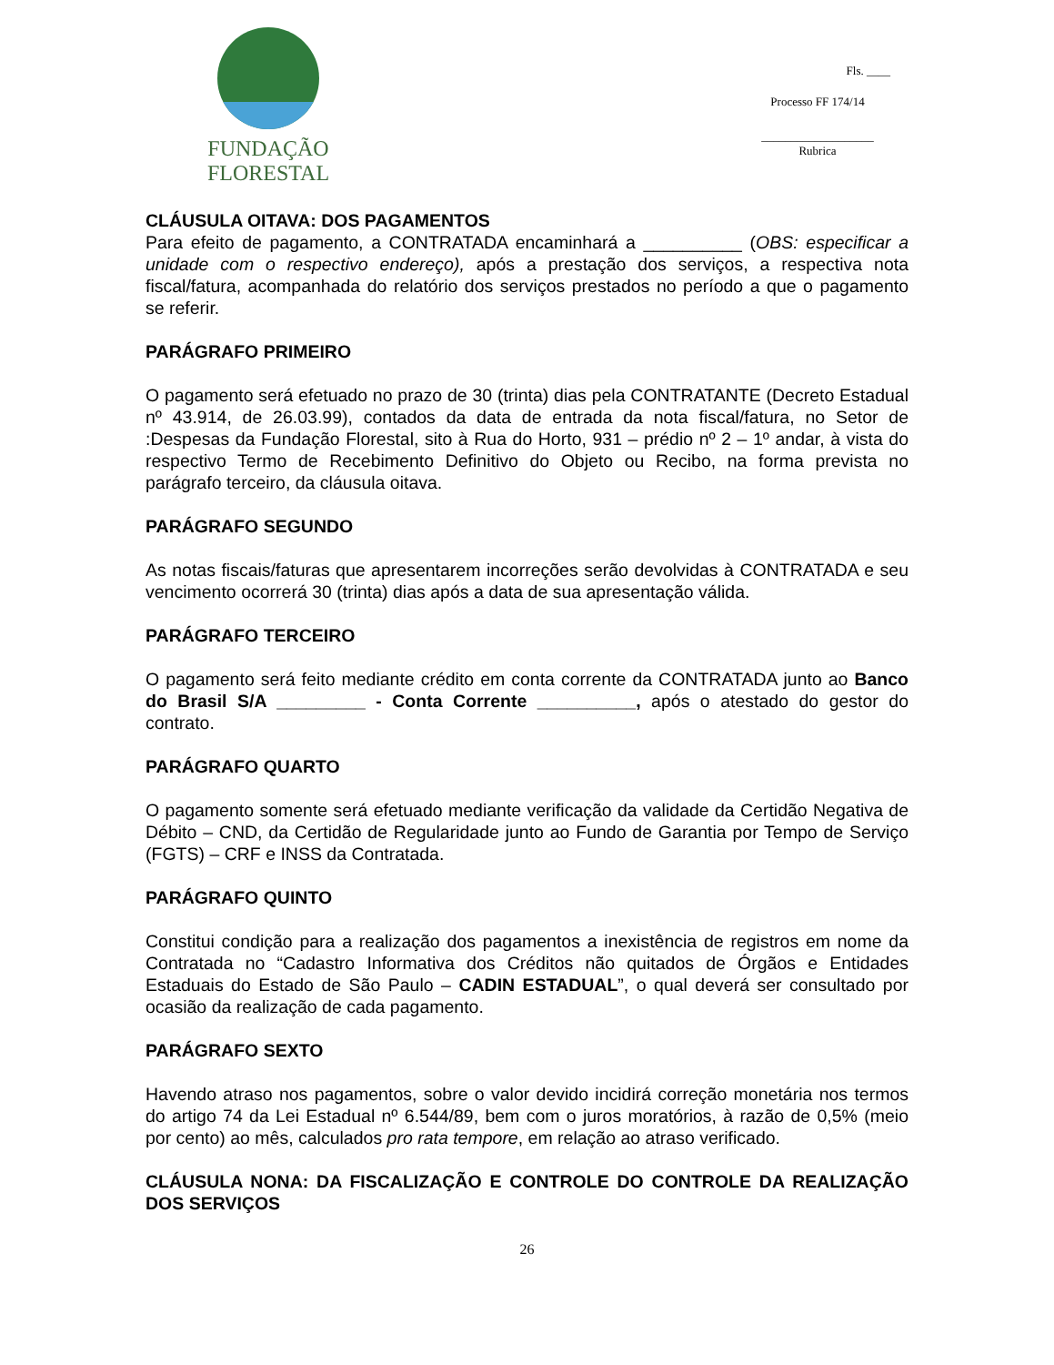FUNDAÇÃO FLORESTAL
Fls. ____
Processo FF 174/14
___________________
Rubrica
CLÁUSULA OITAVA: DOS PAGAMENTOS
Para efeito de pagamento, a CONTRATADA encaminhará a __________ (OBS: especificar a unidade com o respectivo endereço), após a prestação dos serviços, a respectiva nota fiscal/fatura, acompanhada do relatório dos serviços prestados no período a que o pagamento se referir.
PARÁGRAFO PRIMEIRO
O pagamento será efetuado no prazo de 30 (trinta) dias pela CONTRATANTE (Decreto Estadual nº 43.914, de 26.03.99), contados da data de entrada da nota fiscal/fatura, no Setor de :Despesas da Fundação Florestal, sito à Rua do Horto, 931 – prédio nº 2 – 1º andar, à vista do respectivo Termo de Recebimento Definitivo do Objeto ou Recibo, na forma prevista no parágrafo terceiro, da cláusula oitava.
PARÁGRAFO SEGUNDO
As notas fiscais/faturas que apresentarem incorreções serão devolvidas à CONTRATADA e seu vencimento ocorrerá 30 (trinta) dias após a data de sua apresentação válida.
PARÁGRAFO TERCEIRO
O pagamento será feito mediante crédito em conta corrente da CONTRATADA junto ao Banco do Brasil S/A _________ - Conta Corrente __________, após o atestado do gestor do contrato.
PARÁGRAFO QUARTO
O pagamento somente será efetuado mediante verificação da validade da Certidão Negativa de Débito – CND, da Certidão de Regularidade junto ao Fundo de Garantia por Tempo de Serviço (FGTS) – CRF e INSS da Contratada.
PARÁGRAFO QUINTO
Constitui condição para a realização dos pagamentos a inexistência de registros em nome da Contratada no “Cadastro Informativa dos Créditos não quitados de Órgãos e Entidades Estaduais do Estado de São Paulo – CADIN ESTADUAL”, o qual deverá ser consultado por ocasião da realização de cada pagamento.
PARÁGRAFO SEXTO
Havendo atraso nos pagamentos, sobre o valor devido incidirá correção monetária nos termos do artigo 74 da Lei Estadual nº 6.544/89, bem com o juros moratórios, à razão de 0,5% (meio por cento) ao mês, calculados pro rata tempore, em relação ao atraso verificado.
CLÁUSULA NONA: DA FISCALIZAÇÃO E CONTROLE DO CONTROLE DA REALIZAÇÃO DOS SERVIÇOS
26